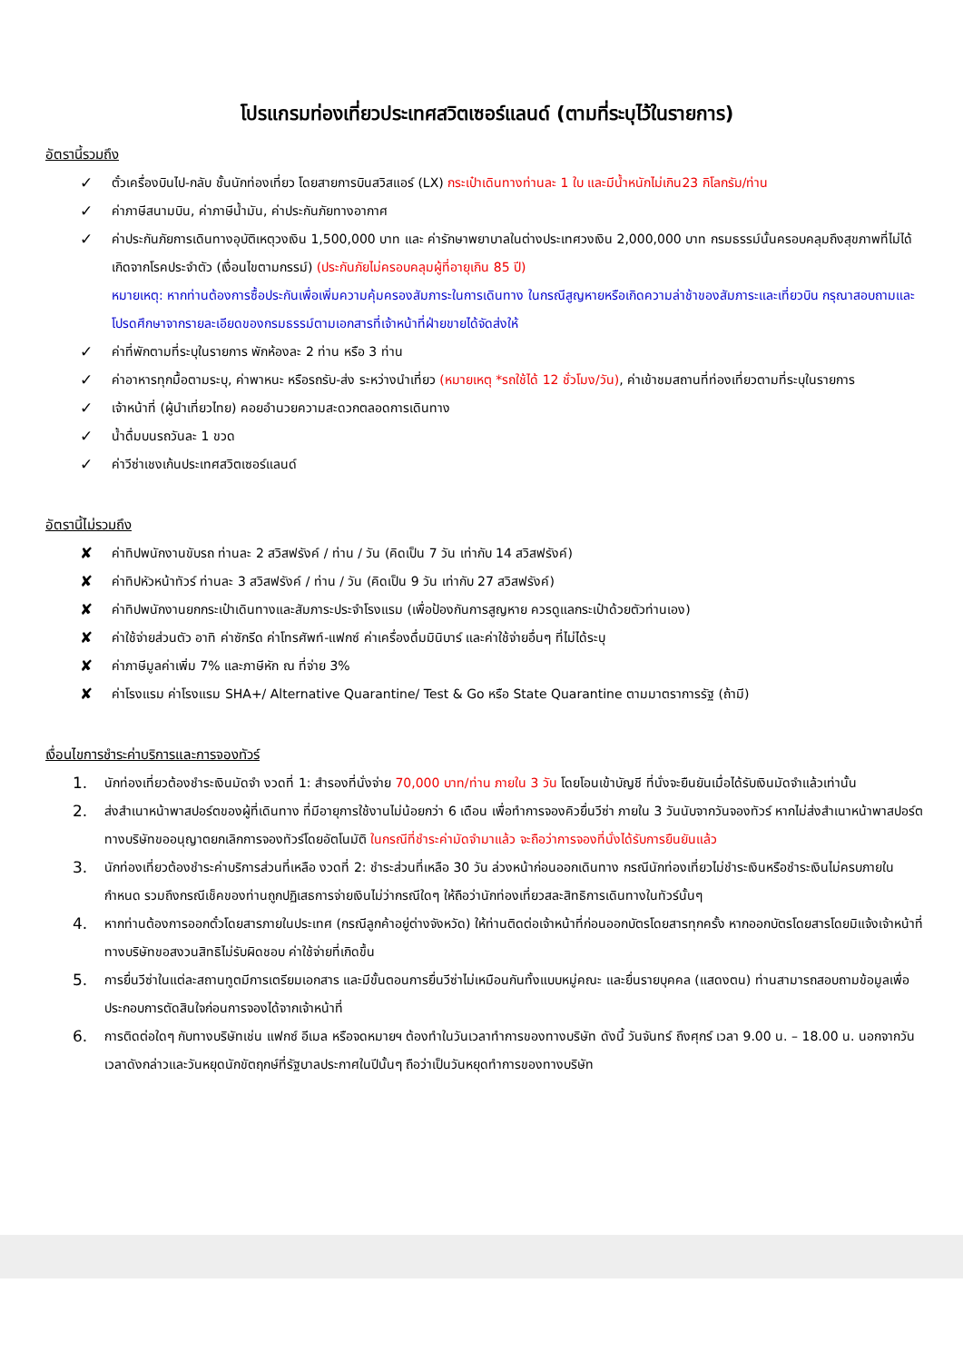โปรแกรมท่องเที่ยวประเทศสวิตเซอร์แลนด์ (ตามที่ระบุไว้ในรายการ)
อัตรานี้รวมถึง
✓ ตั๋วเครื่องบินไป-กลับ ชั้นนักท่องเที่ยว โดยสายการบินสวิสแอร์ (LX) กระเป๋าเดินทางท่านละ 1 ใบ และมีน้ำหนักไม่เกิน23 กิโลกรัม/ท่าน
✓ ค่าภาษีสนามบิน, ค่าภาษีน้ำมัน, ค่าประกันภัยทางอากาศ
✓ ค่าประกันภัยการเดินทางอุบัติเหตุวงเงิน 1,500,000 บาท และ ค่ารักษาพยาบาลในต่างประเทศวงเงิน 2,000,000 บาท กรมธรรม์นั้นครอบคลุมถึงสุขภาพที่ไม่ได้เกิดจากโรคประจำตัว (เงื่อนไขตามกรรม์) (ประกันภัยไม่ครอบคลุมผู้ที่อายุเกิน 85 ปี)
หมายเหตุ: หากท่านต้องการซื้อประกันเพื่อเพิ่มความคุ้มครองสัมภาระในการเดินทาง ในกรณีสูญหายหรือเกิดความล่าช้าของสัมภาระและเที่ยวบิน กรุณาสอบถามและโปรดศึกษาจากรายละเอียดของกรมธรรม์ตามเอกสารที่เจ้าหน้าที่ฝ่ายขายได้จัดส่งให้
✓ ค่าที่พักตามที่ระบุในรายการ พักห้องละ 2 ท่าน หรือ 3 ท่าน
✓ ค่าอาหารทุกมื้อตามระบุ, ค่าพาหนะ หรือรถรับ-ส่ง ระหว่างนำเที่ยว (หมายเหตุ *รถใช้ได้ 12 ชั่วโมง/วัน), ค่าเข้าชมสถานที่ท่องเที่ยวตามที่ระบุในรายการ
✓ เจ้าหน้าที่ (ผู้นำเที่ยวไทย) คอยอำนวยความสะดวกตลอดการเดินทาง
✓ น้ำดื่มบนรถวันละ 1 ขวด
✓ ค่าวีซ่าเชงเก้นประเทศสวิตเซอร์แลนด์
อัตรานี้ไม่รวมถึง
✘ ค่าทิปพนักงานขับรถ ท่านละ 2 สวิสฟรังค์ / ท่าน / วัน (คิดเป็น 7 วัน เท่ากับ 14 สวิสฟรังค์)
✘ ค่าทิปหัวหน้าทัวร์ ท่านละ 3 สวิสฟรังค์ / ท่าน / วัน (คิดเป็น 9 วัน เท่ากับ 27 สวิสฟรังค์)
✘ ค่าทิปพนักงานยกกระเป๋าเดินทางและสัมภาระประจำโรงแรม (เพื่อป้องกันการสูญหาย ควรดูแลกระเป๋าด้วยตัวท่านเอง)
✘ ค่าใช้จ่ายส่วนตัว อาทิ ค่าซักรีด ค่าโทรศัพท์-แฟกซ์ ค่าเครื่องดื่มมินิบาร์ และค่าใช้จ่ายอื่นๆ ที่ไม่ได้ระบุ
✘ ค่าภาษีมูลค่าเพิ่ม 7% และภาษีหัก ณ ที่จ่าย 3%
✘ ค่าโรงแรม ค่าโรงแรม SHA+/ Alternative Quarantine/ Test & Go หรือ State Quarantine ตามมาตราการรัฐ (ถ้ามี)
เงื่อนไขการชำระค่าบริการและการจองทัวร์
1. นักท่องเที่ยวต้องชำระเงินมัดจำ งวดที่ 1: สำรองที่นั่งจ่าย 70,000 บาท/ท่าน ภายใน 3 วัน โดยโอนเข้าบัญชี ที่นั่งจะยืนยันเมื่อได้รับเงินมัดจำแล้วเท่านั้น
2. ส่งสำเนาหน้าพาสปอร์ตของผู้ที่เดินทาง ที่มีอายุการใช้งานไม่น้อยกว่า 6 เดือน เพื่อทำการจองคิวยื่นวีซ่า ภายใน 3 วันนับจากวันจองทัวร์ หากไม่ส่งสำเนาหน้าพาสปอร์ตทางบริษัทขออนุญาตยกเลิกการจองทัวร์โดยอัตโนมัติ ในกรณีที่ชำระค่ามัดจำมาแล้ว จะถือว่าการจองที่นั่งได้รับการยืนยันแล้ว
3. นักท่องเที่ยวต้องชำระค่าบริการส่วนที่เหลือ งวดที่ 2: ชำระส่วนที่เหลือ 30 วัน ล่วงหน้าก่อนออกเดินทาง กรณีนักท่องเที่ยวไม่ชำระเงินหรือชำระเงินไม่ครบภายในกำหนด รวมถึงกรณีเช็คของท่านถูกปฏิเสธการจ่ายเงินไม่ว่ากรณีใดๆ ให้ถือว่านักท่องเที่ยวสละสิทธิการเดินทางในทัวร์นั้นๆ
4. หากท่านต้องการออกตั๋วโดยสารภายในประเทศ (กรณีลูกค้าอยู่ต่างจังหวัด) ให้ท่านติดต่อเจ้าหน้าที่ก่อนออกบัตรโดยสารทุกครั้ง หากออกบัตรโดยสารโดยมิแจ้งเจ้าหน้าที่ ทางบริษัทขอสงวนสิทธิไม่รับผิดชอบ ค่าใช้จ่ายที่เกิดขึ้น
5. การยื่นวีซ่าในแต่ละสถานทูตมีการเตรียมเอกสาร และมีขั้นตอนการยื่นวีซ่าไม่เหมือนกันทั้งแบบหมู่คณะ และยื่นรายบุคคล (แสดงตน) ท่านสามารถสอบถามข้อมูลเพื่อประกอบการตัดสินใจก่อนการจองได้จากเจ้าหน้าที่
6. การติดต่อใดๆ กับทางบริษัทเช่น แฟกซ์ อีเมล หรือจดหมายฯ ต้องทำในวันเวลาทำการของทางบริษัท ดังนี้ วันจันทร์ ถึงศุกร์ เวลา 9.00 น. – 18.00 น. นอกจากวันเวลาดังกล่าวและวันหยุดนักขัตฤกษ์ที่รัฐบาลประกาศในปีนั้นๆ ถือว่าเป็นวันหยุดทำการของทางบริษัท